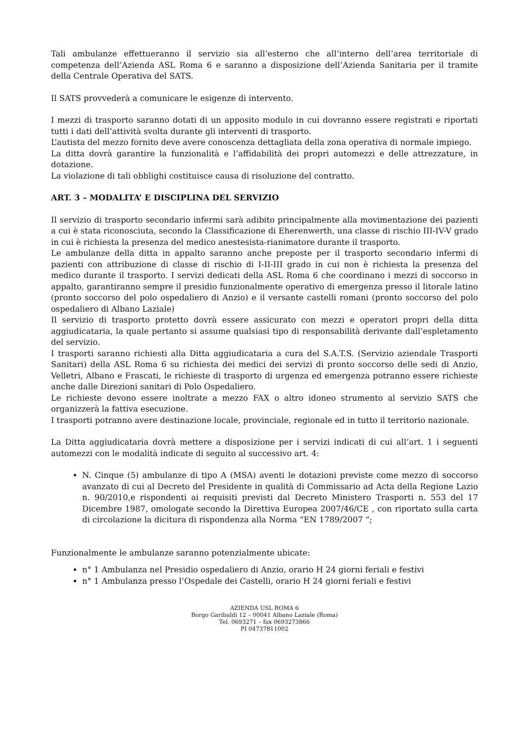Tali ambulanze effettueranno il servizio sia all’esterno che all’interno dell’area territoriale di competenza dell’Azienda ASL Roma 6 e saranno a disposizione dell’Azienda Sanitaria per il tramite della Centrale Operativa del SATS.
Il SATS provvederà a comunicare le esigenze di intervento.
I mezzi di trasporto saranno dotati di un apposito modulo in cui dovranno essere registrati e riportati tutti i dati dell’attività svolta durante gli interventi di trasporto.
L’autista del mezzo fornito deve avere conoscenza dettagliata della zona operativa di normale impiego.
La ditta dovrà garantire la funzionalità e l’affidabilità dei propri automezzi e delle attrezzature, in dotazione.
La violazione di tali obblighi costituisce causa di risoluzione del contratto.
ART. 3 – MODALITA’ E DISCIPLINA DEL SERVIZIO
Il servizio di trasporto secondario infermi sarà adibito principalmente alla movimentazione dei pazienti a cui è stata riconosciuta, secondo la Classificazione di Eherenwerth, una classe di rischio III-IV-V grado in cui è richiesta la presenza del medico anestesista-rianimatore durante il trasporto.
Le ambulanze della ditta in appalto saranno anche preposte per il trasporto secondario infermi di pazienti con attribuzione di classe di rischio di I-II-III grado in cui non è richiesta la presenza del medico durante il trasporto. I servizi dedicati della ASL Roma 6 che coordinano i mezzi di soccorso in appalto, garantiranno sempre il presidio funzionalmente operativo di emergenza presso il litorale latino (pronto soccorso del polo ospedaliero di Anzio) e il versante castelli romani (pronto soccorso del polo ospedaliero di Albano Laziale)
Il servizio di trasporto protetto dovrà essere assicurato con mezzi e operatori propri della ditta aggiudicataria, la quale pertanto si assume qualsiasi tipo di responsabilità derivante dall’espletamento del servizio.
I trasporti saranno richiesti alla Ditta aggiudicataria a cura del S.A.T.S. (Servizio aziendale Trasporti Sanitari) della ASL Roma 6 su richiesta dei medici dei servizi di pronto soccorso delle sedi di Anzio, Velletri, Albano e Frascati, le richieste di trasporto di urgenza ed emergenza potranno essere richieste anche dalle Direzioni sanitari di Polo Ospedaliero.
Le richieste devono essere inoltrate a mezzo FAX o altro idoneo strumento al servizio SATS che organizzerà la fattiva esecuzione.
I trasporti potranno avere destinazione locale, provinciale, regionale ed in tutto il territorio nazionale.
La Ditta aggiudicataria dovrà mettere a disposizione per i servizi indicati di cui all’art. 1 i seguenti automezzi con le modalità indicate di seguito al successivo art. 4:
N. Cinque (5) ambulanze di tipo A (MSA) aventi le dotazioni previste come mezzo di soccorso avanzato di cui al Decreto del Presidente in qualità di Commissario ad Acta della Regione Lazio n. 90/2010,e rispondenti ai requisiti previsti dal Decreto Ministero Trasporti n. 553 del 17 Dicembre 1987, omologate secondo la Direttiva Europea 2007/46/CE , con riportato sulla carta di circolazione la dicitura di rispondenza alla Norma “EN 1789/2007 “;
Funzionalmente le ambulanze saranno potenzialmente ubicate:
n° 1 Ambulanza nel Presidio ospedaliero di Anzio, orario H 24 giorni feriali e festivi
n° 1 Ambulanza presso l’Ospedale dei Castelli, orario H 24 giorni feriali e festivi
AZIENDA USL ROMA 6
Borgo Garibaldi 12 – 00041 Albano Laziale (Roma)
Tel. 0693271 – fax 0693273866
PI 04737811002